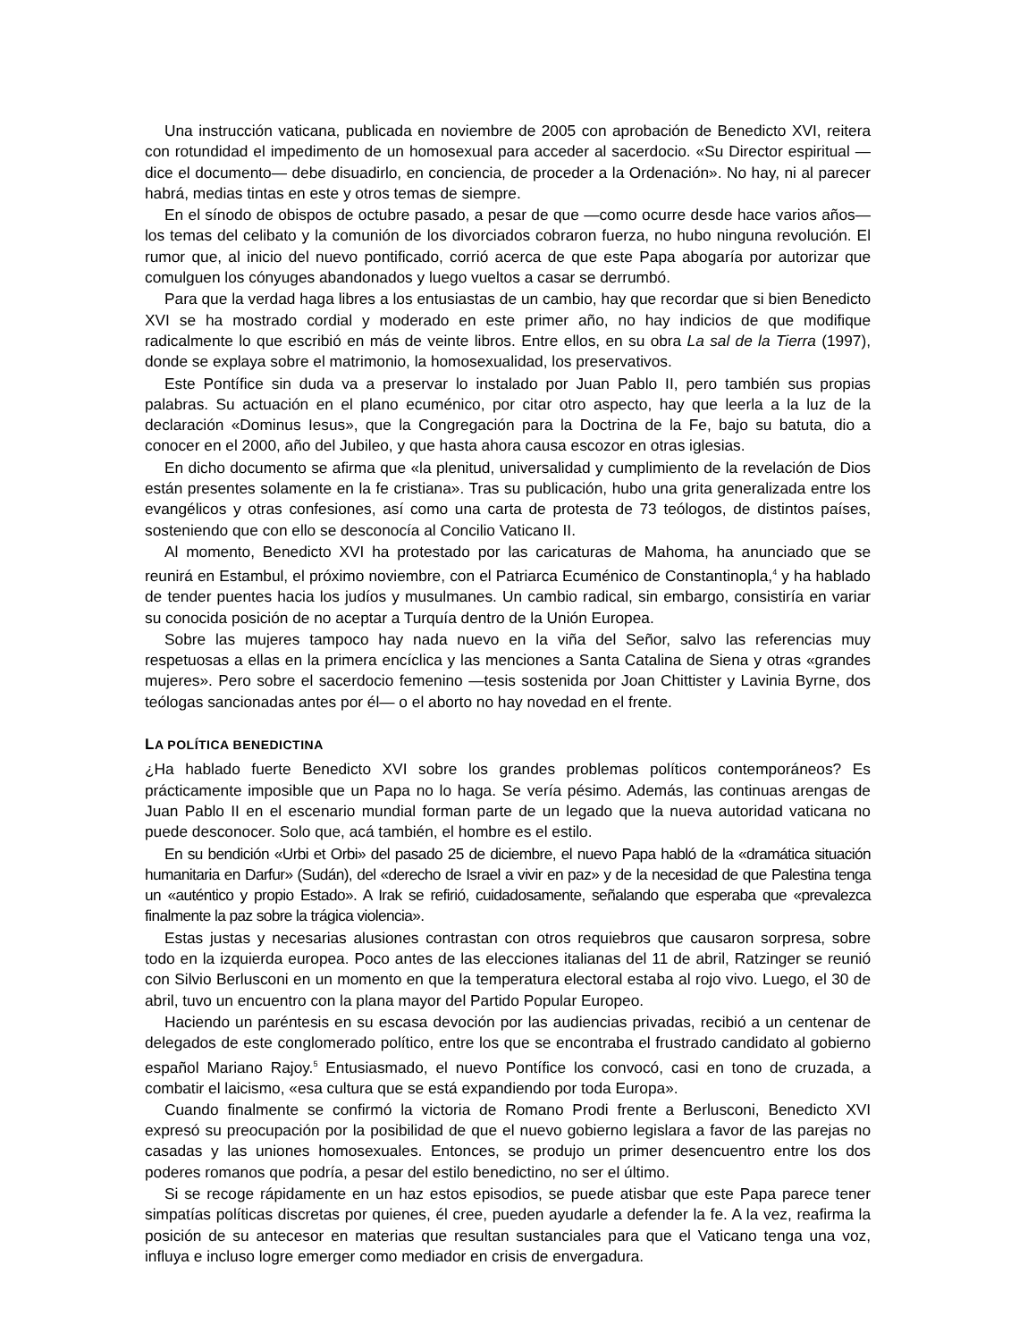Una instrucción vaticana, publicada en noviembre de 2005 con aprobación de Benedicto XVI, reitera con rotundidad el impedimento de un homosexual para acceder al sacerdocio. «Su Director espiritual —dice el documento— debe disuadirlo, en conciencia, de proceder a la Ordenación». No hay, ni al parecer habrá, medias tintas en este y otros temas de siempre.
En el sínodo de obispos de octubre pasado, a pesar de que —como ocurre desde hace varios años— los temas del celibato y la comunión de los divorciados cobraron fuerza, no hubo ninguna revolución. El rumor que, al inicio del nuevo pontificado, corrió acerca de que este Papa abogaría por autorizar que comulguen los cónyuges abandonados y luego vueltos a casar se derrumbó.
Para que la verdad haga libres a los entusiastas de un cambio, hay que recordar que si bien Benedicto XVI se ha mostrado cordial y moderado en este primer año, no hay indicios de que modifique radicalmente lo que escribió en más de veinte libros. Entre ellos, en su obra La sal de la Tierra (1997), donde se explaya sobre el matrimonio, la homosexualidad, los preservativos.
Este Pontífice sin duda va a preservar lo instalado por Juan Pablo II, pero también sus propias palabras. Su actuación en el plano ecuménico, por citar otro aspecto, hay que leerla a la luz de la declaración «Dominus Iesus», que la Congregación para la Doctrina de la Fe, bajo su batuta, dio a conocer en el 2000, año del Jubileo, y que hasta ahora causa escozor en otras iglesias.
En dicho documento se afirma que «la plenitud, universalidad y cumplimiento de la revelación de Dios están presentes solamente en la fe cristiana». Tras su publicación, hubo una grita generalizada entre los evangélicos y otras confesiones, así como una carta de protesta de 73 teólogos, de distintos países, sosteniendo que con ello se desconocía al Concilio Vaticano II.
Al momento, Benedicto XVI ha protestado por las caricaturas de Mahoma, ha anunciado que se reunirá en Estambul, el próximo noviembre, con el Patriarca Ecuménico de Constantinopla,<sup>4</sup> y ha hablado de tender puentes hacia los judíos y musulmanes. Un cambio radical, sin embargo, consistiría en variar su conocida posición de no aceptar a Turquía dentro de la Unión Europea.
Sobre las mujeres tampoco hay nada nuevo en la viña del Señor, salvo las referencias muy respetuosas a ellas en la primera encíclica y las menciones a Santa Catalina de Siena y otras «grandes mujeres». Pero sobre el sacerdocio femenino —tesis sostenida por Joan Chittister y Lavinia Byrne, dos teólogas sancionadas antes por él— o el aborto no hay novedad en el frente.
LA POLÍTICA BENEDICTINA
¿Ha hablado fuerte Benedicto XVI sobre los grandes problemas políticos contemporáneos? Es prácticamente imposible que un Papa no lo haga. Se vería pésimo. Además, las continuas arengas de Juan Pablo II en el escenario mundial forman parte de un legado que la nueva autoridad vaticana no puede desconocer. Solo que, acá también, el hombre es el estilo.
En su bendición «Urbi et Orbi» del pasado 25 de diciembre, el nuevo Papa habló de la «dramática situación humanitaria en Darfur» (Sudán), del «derecho de Israel a vivir en paz» y de la necesidad de que Palestina tenga un «auténtico y propio Estado». A Irak se refirió, cuidadosamente, señalando que esperaba que «prevalezca finalmente la paz sobre la trágica violencia».
Estas justas y necesarias alusiones contrastan con otros requiebros que causaron sorpresa, sobre todo en la izquierda europea. Poco antes de las elecciones italianas del 11 de abril, Ratzinger se reunió con Silvio Berlusconi en un momento en que la temperatura electoral estaba al rojo vivo. Luego, el 30 de abril, tuvo un encuentro con la plana mayor del Partido Popular Europeo.
Haciendo un paréntesis en su escasa devoción por las audiencias privadas, recibió a un centenar de delegados de este conglomerado político, entre los que se encontraba el frustrado candidato al gobierno español Mariano Rajoy.<sup>5</sup> Entusiasmado, el nuevo Pontífice los convocó, casi en tono de cruzada, a combatir el laicismo, «esa cultura que se está expandiendo por toda Europa».
Cuando finalmente se confirmó la victoria de Romano Prodi frente a Berlusconi, Benedicto XVI expresó su preocupación por la posibilidad de que el nuevo gobierno legislara a favor de las parejas no casadas y las uniones homosexuales. Entonces, se produjo un primer desencuentro entre los dos poderes romanos que podría, a pesar del estilo benedictino, no ser el último.
Si se recoge rápidamente en un haz estos episodios, se puede atisbar que este Papa parece tener simpatías políticas discretas por quienes, él cree, pueden ayudarle a defender la fe. A la vez, reafirma la posición de su antecesor en materias que resultan sustanciales para que el Vaticano tenga una voz, influya e incluso logre emerger como mediador en crisis de envergadura.